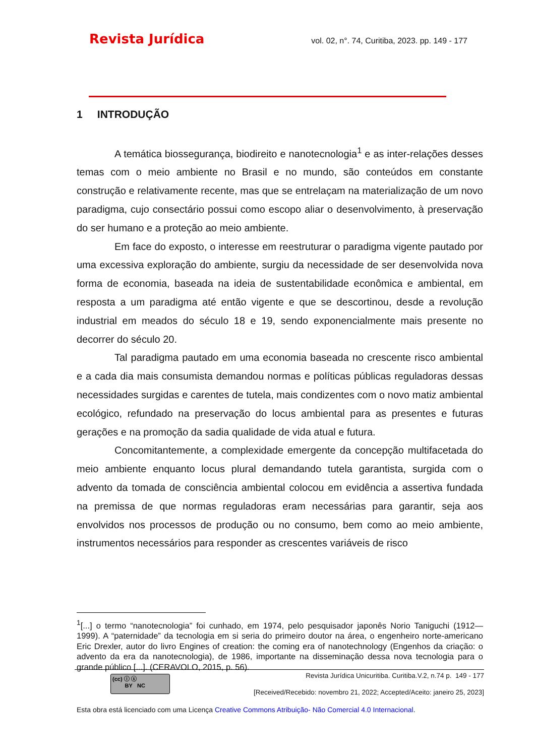Revista Jurídica vol. 02, n°. 74, Curitiba, 2023. pp. 149 - 177
1 INTRODUÇÃO
A temática biossegurança, biodireito e nanotecnologia<sup>1</sup> e as inter-relações desses temas com o meio ambiente no Brasil e no mundo, são conteúdos em constante construção e relativamente recente, mas que se entrelaçam na materialização de um novo paradigma, cujo consectário possui como escopo aliar o desenvolvimento, à preservação do ser humano e a proteção ao meio ambiente.
Em face do exposto, o interesse em reestruturar o paradigma vigente pautado por uma excessiva exploração do ambiente, surgiu da necessidade de ser desenvolvida nova forma de economia, baseada na ideia de sustentabilidade econômica e ambiental, em resposta a um paradigma até então vigente e que se descortinou, desde a revolução industrial em meados do século 18 e 19, sendo exponencialmente mais presente no decorrer do século 20.
Tal paradigma pautado em uma economia baseada no crescente risco ambiental e a cada dia mais consumista demandou normas e políticas públicas reguladoras dessas necessidades surgidas e carentes de tutela, mais condizentes com o novo matiz ambiental ecológico, refundado na preservação do locus ambiental para as presentes e futuras gerações e na promoção da sadia qualidade de vida atual e futura.
Concomitantemente, a complexidade emergente da concepção multifacetada do meio ambiente enquanto locus plural demandando tutela garantista, surgida com o advento da tomada de consciência ambiental colocou em evidência a assertiva fundada na premissa de que normas reguladoras eram necessárias para garantir, seja aos envolvidos nos processos de produção ou no consumo, bem como ao meio ambiente, instrumentos necessários para responder as crescentes variáveis de risco
<sup>1</sup> [...] o termo “nanotecnologia” foi cunhado, em 1974, pelo pesquisador japonês Norio Taniguchi (1912—1999). A “paternidade” da tecnologia em si seria do primeiro doutor na área, o engenheiro norte-americano Eric Drexler, autor do livro Engines of creation: the coming era of nanotechnology (Engenhos da criação: o advento da era da nanotecnologia), de 1986, importante na disseminação dessa nova tecnologia para o grande público [...]. (CERAVOLO, 2015, p. 56).
(cc) ⓘ ⓢ
BY NC
Revista Jurídica Unicuritiba. Curitiba.V.2, n.74 p. 149 - 177
[Received/Recebido: novembro 21, 2022; Accepted/Aceito: janeiro 25, 2023]
Esta obra está licenciado com uma Licença Creative Commons Atribuição- Não Comercial 4.0 Internacional.